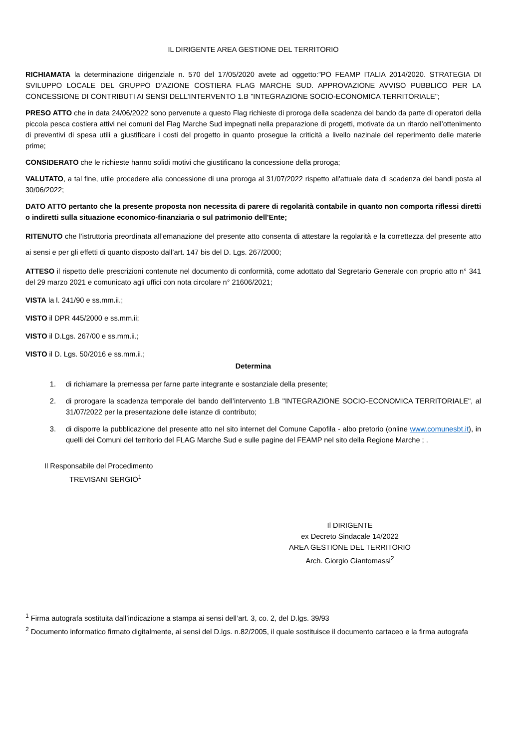IL DIRIGENTE AREA GESTIONE DEL TERRITORIO
RICHIAMATA la determinazione dirigenziale n. 570 del 17/05/2020 avete ad oggetto:”PO FEAMP ITALIA 2014/2020. STRATEGIA DI SVILUPPO LOCALE DEL GRUPPO D’AZIONE COSTIERA FLAG MARCHE SUD. APPROVAZIONE AVVISO PUBBLICO PER LA CONCESSIONE DI CONTRIBUTI AI SENSI DELL’INTERVENTO 1.B "INTEGRAZIONE SOCIO-ECONOMICA TERRITORIALE";
PRESO ATTO che in data 24/06/2022 sono pervenute a questo Flag richieste di proroga della scadenza del bando da parte di operatori della piccola pesca costiera attivi nei comuni del Flag Marche Sud impegnati nella preparazione di progetti, motivate da un ritardo nell’ottenimento di preventivi di spesa utili a giustificare i costi del progetto in quanto prosegue la criticità a livello nazinale del reperimento delle materie prime;
CONSIDERATO che le richieste hanno solidi motivi che giustificano la concessione della proroga;
VALUTATO, a tal fine, utile procedere alla concessione di una proroga al 31/07/2022 rispetto all'attuale data di scadenza dei bandi posta al 30/06/2022;
DATO ATTO pertanto che la presente proposta non necessita di parere di regolarità contabile in quanto non comporta riflessi diretti o indiretti sulla situazione economico-finanziaria o sul patrimonio dell'Ente;
RITENUTO che l’istruttoria preordinata all’emanazione del presente atto consenta di attestare la regolarità e la correttezza del presente atto ai sensi e per gli effetti di quanto disposto dall’art. 147 bis del D. Lgs. 267/2000;
ATTESO il rispetto delle prescrizioni contenute nel documento di conformità, come adottato dal Segretario Generale con proprio atto n° 341 del 29 marzo 2021 e comunicato agli uffici con nota circolare n° 21606/2021;
VISTA la l. 241/90 e ss.mm.ii.;
VISTO il DPR 445/2000 e ss.mm.ii;
VISTO il D.Lgs. 267/00 e ss.mm.ii.;
VISTO il D. Lgs. 50/2016 e ss.mm.ii.;
Determina
1. di richiamare la premessa per farne parte integrante e sostanziale della presente;
2. di prorogare la scadenza temporale del bando dell’intervento 1.B "INTEGRAZIONE SOCIO-ECONOMICA TERRITORIALE", al 31/07/2022 per la presentazione delle istanze di contributo;
3. di disporre la pubblicazione del presente atto nel sito internet del Comune Capofila - albo pretorio (online www.comunesbt.it), in quelli dei Comuni del territorio del FLAG Marche Sud e sulle pagine del FEAMP nel sito della Regione Marche ; .
Il Responsabile del Procedimento
TREVISANI SERGIO<sup>1</sup>
Il DIRIGENTE
ex Decreto Sindacale 14/2022
AREA GESTIONE DEL TERRITORIO
Arch. Giorgio Giantomassi<sup>2</sup>
<sup>1</sup> Firma autografa sostituita dall’indicazione a stampa ai sensi dell’art. 3, co. 2, del D.lgs. 39/93
<sup>2</sup> Documento informatico firmato digitalmente, ai sensi del D.lgs. n.82/2005, il quale sostituisce il documento cartaceo e la firma autografa